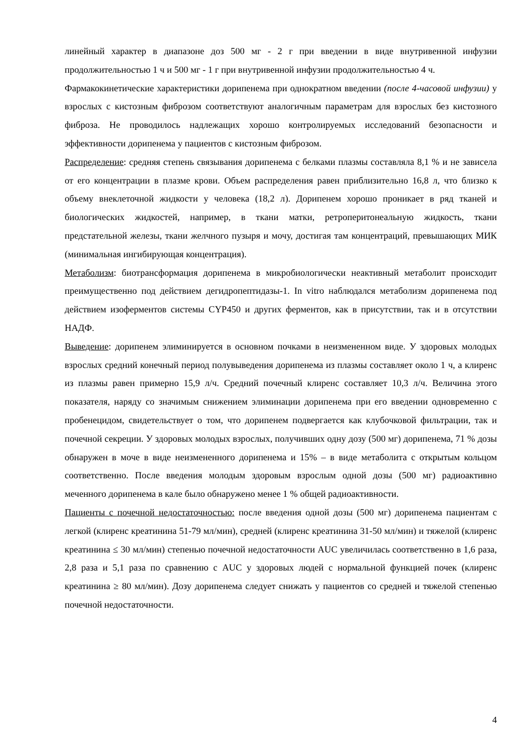линейный характер в диапазоне доз 500 мг - 2 г при введении в виде внутривенной инфузии продолжительностью 1 ч и 500 мг - 1 г при внутривенной инфузии продолжительностью 4 ч.
Фармакокинетические характеристики дорипенема при однократном введении (после 4-часовой инфузии) у взрослых с кистозным фиброзом соответствуют аналогичным параметрам для взрослых без кистозного фиброза. Не проводилось надлежащих хорошо контролируемых исследований безопасности и эффективности дорипенема у пациентов с кистозным фиброзом.
Распределение: средняя степень связывания дорипенема с белками плазмы составляла 8,1 % и не зависела от его концентрации в плазме крови. Объем распределения равен приблизительно 16,8 л, что близко к объему внеклеточной жидкости у человека (18,2 л). Дорипенем хорошо проникает в ряд тканей и биологических жидкостей, например, в ткани матки, ретроперитонеальную жидкость, ткани предстательной железы, ткани желчного пузыря и мочу, достигая там концентраций, превышающих МИК (минимальная ингибирующая концентрация).
Метаболизм: биотрансформация дорипенема в микробиологически неактивный метаболит происходит преимущественно под действием дегидропептидазы-1. In vitro наблюдался метаболизм дорипенема под действием изоферментов системы CYP450 и других ферментов, как в присутствии, так и в отсутствии НАДФ.
Выведение: дорипенем элиминируется в основном почками в неизмененном виде. У здоровых молодых взрослых средний конечный период полувыведения дорипенема из плазмы составляет около 1 ч, а клиренс из плазмы равен примерно 15,9 л/ч. Средний почечный клиренс составляет 10,3 л/ч. Величина этого показателя, наряду со значимым снижением элиминации дорипенема при его введении одновременно с пробенецидом, свидетельствует о том, что дорипенем подвергается как клубочковой фильтрации, так и почечной секреции. У здоровых молодых взрослых, получивших одну дозу (500 мг) дорипенема, 71 % дозы обнаружен в моче в виде неизмененного дорипенема и 15% – в виде метаболита с открытым кольцом соответственно. После введения молодым здоровым взрослым одной дозы (500 мг) радиоактивно меченного дорипенема в кале было обнаружено менее 1 % общей радиоактивности.
Пациенты с почечной недостаточностью: после введения одной дозы (500 мг) дорипенема пациентам с легкой (клиренс креатинина 51-79 мл/мин), средней (клиренс креатинина 31-50 мл/мин) и тяжелой (клиренс креатинина ≤ 30 мл/мин) степенью почечной недостаточности AUC увеличилась соответственно в 1,6 раза, 2,8 раза и 5,1 раза по сравнению с AUC у здоровых людей с нормальной функцией почек (клиренс креатинина ≥ 80 мл/мин). Дозу дорипенема следует снижать у пациентов со средней и тяжелой степенью почечной недостаточности.
4